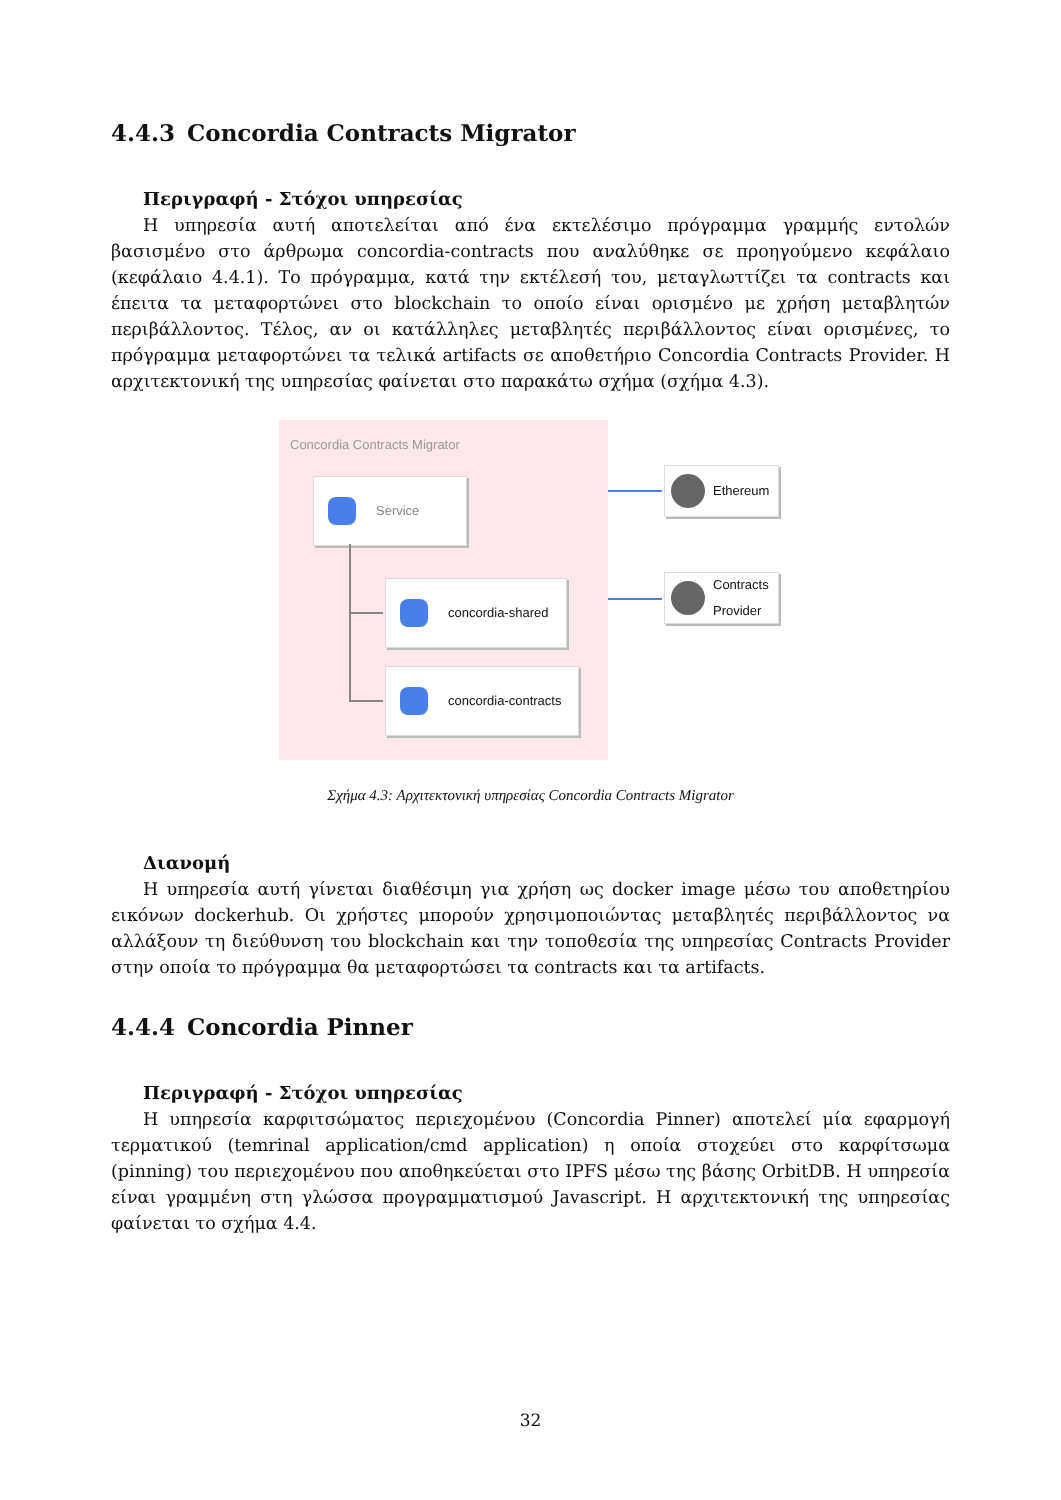4.4.3 Concordia Contracts Migrator
Περιγραφή - Στόχοι υπηρεσίας
Η υπηρεσία αυτή αποτελείται από ένα εκτελέσιμο πρόγραμμα γραμμής εντολών βασισμένο στο άρθρωμα concordia-contracts που αναλύθηκε σε προηγούμενο κεφάλαιο (κεφάλαιο 4.4.1). Το πρόγραμμα, κατά την εκτέλεσή του, μεταγλωττίζει τα contracts και έπειτα τα μεταφορτώνει στο blockchain το οποίο είναι ορισμένο με χρήση μεταβλητών περιβάλλοντος. Τέλος, αν οι κατάλληλες μεταβλητές περιβάλλοντος είναι ορισμένες, το πρόγραμμα μεταφορτώνει τα τελικά artifacts σε αποθετήριο Concordia Contracts Provider. Η αρχιτεκτονική της υπηρεσίας φαίνεται στο παρακάτω σχήμα (σχήμα 4.3).
Concordia Contracts Migrator
Service
concordia-shared
concordia-contracts
Ethereum
Contracts Provider
Σχήμα 4.3: Αρχιτεκτονική υπηρεσίας Concordia Contracts Migrator
Διανομή
Η υπηρεσία αυτή γίνεται διαθέσιμη για χρήση ως docker image μέσω του αποθετηρίου εικόνων dockerhub. Οι χρήστες μπορούν χρησιμοποιώντας μεταβλητές περιβάλλοντος να αλλάξουν τη διεύθυνση του blockchain και την τοποθεσία της υπηρεσίας Contracts Provider στην οποία το πρόγραμμα θα μεταφορτώσει τα contracts και τα artifacts.
4.4.4 Concordia Pinner
Περιγραφή - Στόχοι υπηρεσίας
Η υπηρεσία καρφιτσώματος περιεχομένου (Concordia Pinner) αποτελεί μία εφαρμογή τερματικού (temrinal application/cmd application) η οποία στοχεύει στο καρφίτσωμα (pinning) του περιεχομένου που αποθηκεύεται στο IPFS μέσω της βάσης OrbitDB. Η υπηρεσία είναι γραμμένη στη γλώσσα προγραμματισμού Javascript. Η αρχιτεκτονική της υπηρεσίας φαίνεται το σχήμα 4.4.
32